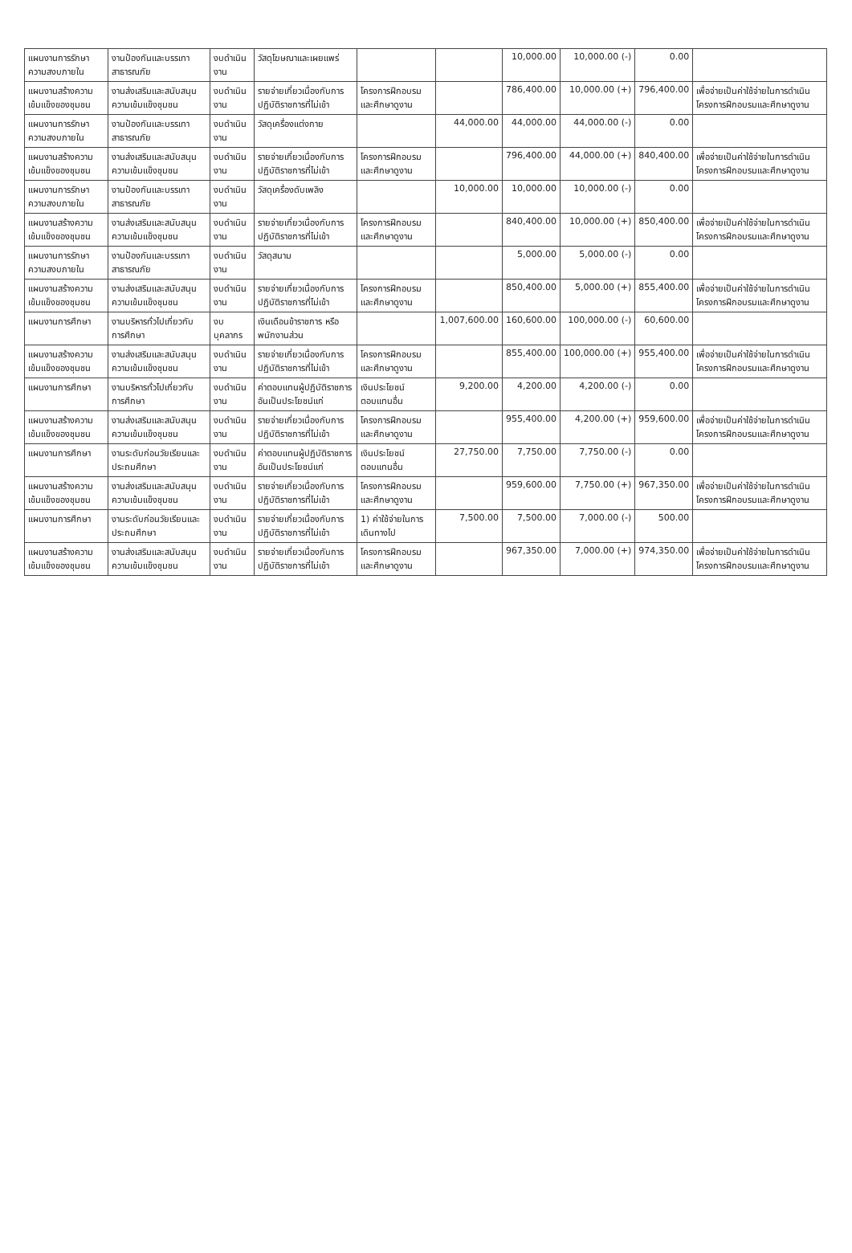| แผนงานการรักษาความสงบภายใน | งานป้องกันและบรรเทาสาธารณภัย | งบดำเนินงาน | วัสดุโฆษณาและเผยแพร่ | | | 10,000.00 | 10,000.00 (-) | 0.00 | |
| แผนงานสร้างความเข้มแข็งของชุมชน | งานส่งเสริมและสนับสนุนความเข้มแข็งชุมชน | งบดำเนินงาน | รายจ่ายเกี่ยวเนื่องกับการปฏิบัติราชการที่ไม่เข้า | โครงการฝึกอบรมและศึกษาดูงาน | | 786,400.00 | 10,000.00 (+) | 796,400.00 | เพื่อจ่ายเป็นค่าใช้จ่ายในการดำเนินโครงการฝึกอบรมและศึกษาดูงาน |
| แผนงานการรักษาความสงบภายใน | งานป้องกันและบรรเทาสาธารณภัย | งบดำเนินงาน | วัสดุเครื่องแต่งกาย | | 44,000.00 | 44,000.00 | 44,000.00 (-) | 0.00 | |
| แผนงานสร้างความเข้มแข็งของชุมชน | งานส่งเสริมและสนับสนุนความเข้มแข็งชุมชน | งบดำเนินงาน | รายจ่ายเกี่ยวเนื่องกับการปฏิบัติราชการที่ไม่เข้า | โครงการฝึกอบรมและศึกษาดูงาน | | 796,400.00 | 44,000.00 (+) | 840,400.00 | เพื่อจ่ายเป็นค่าใช้จ่ายในการดำเนินโครงการฝึกอบรมและศึกษาดูงาน |
| แผนงานการรักษาความสงบภายใน | งานป้องกันและบรรเทาสาธารณภัย | งบดำเนินงาน | วัสดุเครื่องดับเพลิง | | 10,000.00 | 10,000.00 | 10,000.00 (-) | 0.00 | |
| แผนงานสร้างความเข้มแข็งของชุมชน | งานส่งเสริมและสนับสนุนความเข้มแข็งชุมชน | งบดำเนินงาน | รายจ่ายเกี่ยวเนื่องกับการปฏิบัติราชการที่ไม่เข้า | โครงการฝึกอบรมและศึกษาดูงาน | | 840,400.00 | 10,000.00 (+) | 850,400.00 | เพื่อจ่ายเป็นค่าใช้จ่ายในการดำเนินโครงการฝึกอบรมและศึกษาดูงาน |
| แผนงานการรักษาความสงบภายใน | งานป้องกันและบรรเทาสาธารณภัย | งบดำเนินงาน | วัสดุสนาม | | | 5,000.00 | 5,000.00 (-) | 0.00 | |
| แผนงานสร้างความเข้มแข็งของชุมชน | งานส่งเสริมและสนับสนุนความเข้มแข็งชุมชน | งบดำเนินงาน | รายจ่ายเกี่ยวเนื่องกับการปฏิบัติราชการที่ไม่เข้า | โครงการฝึกอบรมและศึกษาดูงาน | | 850,400.00 | 5,000.00 (+) | 855,400.00 | เพื่อจ่ายเป็นค่าใช้จ่ายในการดำเนินโครงการฝึกอบรมและศึกษาดูงาน |
| แผนงานการศึกษา | งานบริหารทั่วไปเกี่ยวกับการศึกษา | งบบุคลากร | เงินเดือนข้าราชการ หรือพนักงานส่วน | | 1,007,600.00 | 160,600.00 | 100,000.00 (-) | 60,600.00 | |
| แผนงานสร้างความเข้มแข็งของชุมชน | งานส่งเสริมและสนับสนุนความเข้มแข็งชุมชน | งบดำเนินงาน | รายจ่ายเกี่ยวเนื่องกับการปฏิบัติราชการที่ไม่เข้า | โครงการฝึกอบรมและศึกษาดูงาน | | 855,400.00 | 100,000.00 (+) | 955,400.00 | เพื่อจ่ายเป็นค่าใช้จ่ายในการดำเนินโครงการฝึกอบรมและศึกษาดูงาน |
| แผนงานการศึกษา | งานบริหารทั่วไปเกี่ยวกับการศึกษา | งบดำเนินงาน | ค่าตอบแทนผู้ปฏิบัติราชการอันเป็นประโยชน์แก่ | เงินประโยชน์ตอบแทนอื่น | 9,200.00 | 4,200.00 | 4,200.00 (-) | 0.00 | |
| แผนงานสร้างความเข้มแข็งของชุมชน | งานส่งเสริมและสนับสนุนความเข้มแข็งชุมชน | งบดำเนินงาน | รายจ่ายเกี่ยวเนื่องกับการปฏิบัติราชการที่ไม่เข้า | โครงการฝึกอบรมและศึกษาดูงาน | | 955,400.00 | 4,200.00 (+) | 959,600.00 | เพื่อจ่ายเป็นค่าใช้จ่ายในการดำเนินโครงการฝึกอบรมและศึกษาดูงาน |
| แผนงานการศึกษา | งานระดับก่อนวัยเรียนและประถมศึกษา | งบดำเนินงาน | ค่าตอบแทนผู้ปฏิบัติราชการอันเป็นประโยชน์แก่ | เงินประโยชน์ตอบแทนอื่น | 27,750.00 | 7,750.00 | 7,750.00 (-) | 0.00 | |
| แผนงานสร้างความเข้มแข็งของชุมชน | งานส่งเสริมและสนับสนุนความเข้มแข็งชุมชน | งบดำเนินงาน | รายจ่ายเกี่ยวเนื่องกับการปฏิบัติราชการที่ไม่เข้า | โครงการฝึกอบรมและศึกษาดูงาน | | 959,600.00 | 7,750.00 (+) | 967,350.00 | เพื่อจ่ายเป็นค่าใช้จ่ายในการดำเนินโครงการฝึกอบรมและศึกษาดูงาน |
| แผนงานการศึกษา | งานระดับก่อนวัยเรียนและประถมศึกษา | งบดำเนินงาน | รายจ่ายเกี่ยวเนื่องกับการปฏิบัติราชการที่ไม่เข้า | 1) ค่าใช้จ่ายในการเดินทางไป | 7,500.00 | 7,500.00 | 7,000.00 (-) | 500.00 | |
| แผนงานสร้างความเข้มแข็งของชุมชน | งานส่งเสริมและสนับสนุนความเข้มแข็งชุมชน | งบดำเนินงาน | รายจ่ายเกี่ยวเนื่องกับการปฏิบัติราชการที่ไม่เข้า | โครงการฝึกอบรมและศึกษาดูงาน | | 967,350.00 | 7,000.00 (+) | 974,350.00 | เพื่อจ่ายเป็นค่าใช้จ่ายในการดำเนินโครงการฝึกอบรมและศึกษาดูงาน |